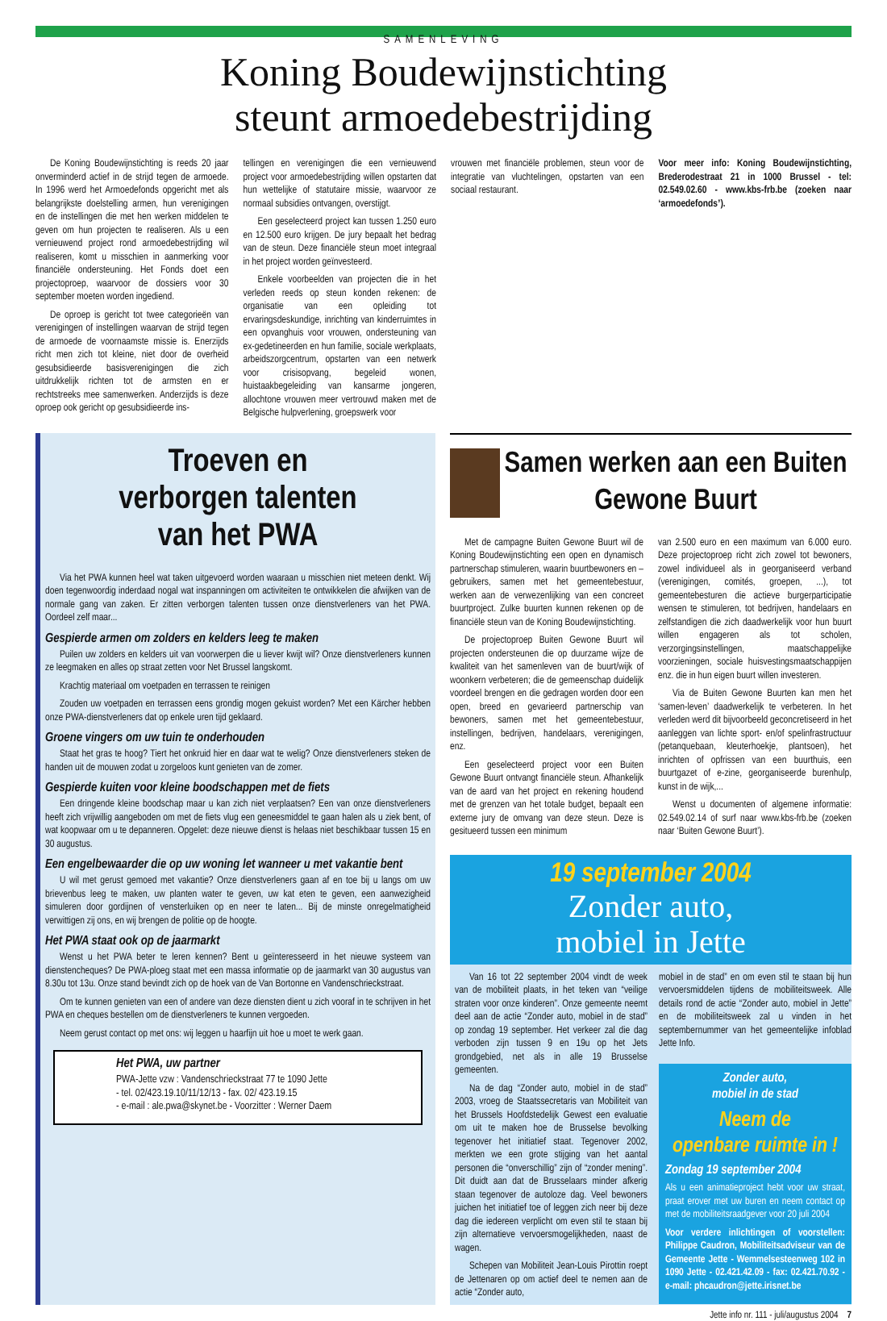SAMENLEVING
Koning Boudewijnstichting
steunt armoedebestrijding
De Koning Boudewijnstichting is reeds 20 jaar onverminderd actief in de strijd tegen de armoede. In 1996 werd het Armoedefonds opgericht met als belangrijkste doelstelling armen, hun verenigingen en de instellingen die met hen werken middelen te geven om hun projecten te realiseren. Als u een vernieuwend project rond armoedebestrijding wil realiseren, komt u misschien in aanmerking voor financiële ondersteuning. Het Fonds doet een projectoproep, waarvoor de dossiers voor 30 september moeten worden ingediend.
De oproep is gericht tot twee categorieën van verenigingen of instellingen waarvan de strijd tegen de armoede de voornaamste missie is. Enerzijds richt men zich tot kleine, niet door de overheid gesubsidieerde basisverenigingen die zich uitdrukkelijk richten tot de armsten en er rechtstreeks mee samenwerken. Anderzijds is deze oproep ook gericht op gesubsidieerde ins-
tellingen en verenigingen die een vernieuwend project voor armoedebestrijding willen opstarten dat hun wettelijke of statutaire missie, waarvoor ze normaal subsidies ontvangen, overstijgt.
Een geselecteerd project kan tussen 1.250 euro en 12.500 euro krijgen. De jury bepaalt het bedrag van de steun. Deze financiële steun moet integraal in het project worden geïnvesteerd.
Enkele voorbeelden van projecten die in het verleden reeds op steun konden rekenen: de organisatie van een opleiding tot ervaringsdeskundige, inrichting van kinderruimtes in een opvanghuis voor vrouwen, ondersteuning van ex-gedetineerden en hun familie, sociale werkplaats, arbeidszorgcentrum, opstarten van een netwerk voor crisisopvang, begeleid wonen, huistaakbegeleiding van kansarme jongeren, allochtone vrouwen meer vertrouwd maken met de Belgische hulpverlening, groepswerk voor
vrouwen met financiële problemen, steun voor de integratie van vluchtelingen, opstarten van een sociaal restaurant.
Voor meer info: Koning Boudewijnstichting, Brederodestraat 21 in 1000 Brussel - tel: 02.549.02.60 - www.kbs-frb.be (zoeken naar ‘armoedefondsʼ).
Troeven en
verborgen talenten
van het PWA
Via het PWA kunnen heel wat taken uitgevoerd worden waaraan u misschien niet meteen denkt. Wij doen tegenwoordig inderdaad nogal wat inspanningen om activiteiten te ontwikkelen die afwijken van de normale gang van zaken. Er zitten verborgen talenten tussen onze dienstverleners van het PWA. Oordeel zelf maar...
Gespierde armen om zolders en kelders leeg te maken
Puilen uw zolders en kelders uit van voorwerpen die u liever kwijt wil? Onze dienstverleners kunnen ze leegmaken en alles op straat zetten voor Net Brussel langskomt.
Krachtig materiaal om voetpaden en terrassen te reinigen
Zouden uw voetpaden en terrassen eens grondig mogen gekuist worden? Met een Kärcher hebben onze PWA-dienstverleners dat op enkele uren tijd geklaard.
Groene vingers om uw tuin te onderhouden
Staat het gras te hoog? Tiert het onkruid hier en daar wat te welig? Onze dienstverleners steken de handen uit de mouwen zodat u zorgeloos kunt genieten van de zomer.
Gespierde kuiten voor kleine boodschappen met de fiets
Een dringende kleine boodschap maar u kan zich niet verplaatsen? Een van onze dienstverleners heeft zich vrijwillig aangeboden om met de fiets vlug een geneesmiddel te gaan halen als u ziek bent, of wat koopwaar om u te depanneren. Opgelet: deze nieuwe dienst is helaas niet beschikbaar tussen 15 en 30 augustus.
Een engelbewaarder die op uw woning let wanneer u met vakantie bent
U wil met gerust gemoed met vakantie? Onze dienstverleners gaan af en toe bij u langs om uw brievenbus leeg te maken, uw planten water te geven, uw kat eten te geven, een aanwezigheid simuleren door gordijnen of vensterluiken op en neer te laten... Bij de minste onregelmatigheid verwittigen zij ons, en wij brengen de politie op de hoogte.
Het PWA staat ook op de jaarmarkt
Wenst u het PWA beter te leren kennen? Bent u geïnteresseerd in het nieuwe systeem van dienstencheques? De PWA-ploeg staat met een massa informatie op de jaarmarkt van 30 augustus van 8.30u tot 13u. Onze stand bevindt zich op de hoek van de Van Bortonne en Vandenschrieckstraat.
Om te kunnen genieten van een of andere van deze diensten dient u zich vooraf in te schrijven in het PWA en cheques bestellen om de dienstverleners te kunnen vergoeden.
Neem gerust contact op met ons: wij leggen u haarfijn uit hoe u moet te werk gaan.
Het PWA, uw partner
PWA-Jette vzw : Vandenschrieckstraat 77 te 1090 Jette
- tel. 02/423.19.10/11/12/13 - fax. 02/ 423.19.15
- e-mail : ale.pwa@skynet.be - Voorzitter : Werner Daem
Samen werken aan een Buiten Gewone Buurt
Met de campagne Buiten Gewone Buurt wil de Koning Boudewijnstichting een open en dynamisch partnerschap stimuleren, waarin buurtbewoners en –gebruikers, samen met het gemeentebestuur, werken aan de verwezenlijking van een concreet buurtproject. Zulke buurten kunnen rekenen op de financiële steun van de Koning Boudewijnstichting.
De projectoproep Buiten Gewone Buurt wil projecten ondersteunen die op duurzame wijze de kwaliteit van het samenleven van de buurt/wijk of woonkern verbeteren; die de gemeenschap duidelijk voordeel brengen en die gedragen worden door een open, breed en gevarieerd partnerschip van bewoners, samen met het gemeentebestuur, instellingen, bedrijven, handelaars, verenigingen, enz.
Een geselecteerd project voor een Buiten Gewone Buurt ontvangt financiële steun. Afhankelijk van de aard van het project en rekening houdend met de grenzen van het totale budget, bepaalt een externe jury de omvang van deze steun. Deze is gesitueerd tussen een minimum
van 2.500 euro en een maximum van 6.000 euro. Deze projectoproep richt zich zowel tot bewoners, zowel individueel als in georganiseerd verband (verenigingen, comités, groepen, ...), tot gemeentebesturen die actieve burgerparticipatie wensen te stimuleren, tot bedrijven, handelaars en zelfstandigen die zich daadwerkelijk voor hun buurt willen engageren als tot scholen, verzorgingsinstellingen, maatschappelijke voorzieningen, sociale huisvestingsmaatschappijen enz. die in hun eigen buurt willen investeren.
Via de Buiten Gewone Buurten kan men het ‘samen-leven’ daadwerkelijk te verbeteren. In het verleden werd dit bijvoorbeeld geconcretiseerd in het aanleggen van lichte sport- en/of spelinfrastructuur (petanquebaan, kleuterhoekje, plantsoen), het inrichten of opfrissen van een buurthuis, een buurtgazet of e-zine, georganiseerde burenhulp, kunst in de wijk,...
Wenst u documenten of algemene informatie: 02.549.02.14 of surf naar www.kbs-frb.be (zoeken naar ‘Buiten Gewone Buurt’).
19 september 2004
Zonder auto,
mobiel in Jette
Van 16 tot 22 september 2004 vindt de week van de mobiliteit plaats, in het teken van “veilige straten voor onze kinderen”. Onze gemeente neemt deel aan de actie “Zonder auto, mobiel in de stad” op zondag 19 september. Het verkeer zal die dag verboden zijn tussen 9 en 19u op het Jets grondgebied, net als in alle 19 Brusselse gemeenten.
Na de dag “Zonder auto, mobiel in de stad” 2003, vroeg de Staatssecretaris van Mobiliteit van het Brussels Hoofdstedelijk Gewest een evaluatie om uit te maken hoe de Brusselse bevolking tegenover het initiatief staat. Tegenover 2002, merkten we een grote stijging van het aantal personen die “onverschillig” zijn of “zonder mening”. Dit duidt aan dat de Brusselaars minder afkerig staan tegenover de autoloze dag. Veel bewoners juichen het initiatief toe of leggen zich neer bij deze dag die iedereen verplicht om even stil te staan bij zijn alternatieve vervoersmogelijkheden, naast de wagen.
Schepen van Mobiliteit Jean-Louis Pirottin roept de Jettenaren op om actief deel te nemen aan de actie “Zonder auto,
mobiel in de stad” en om even stil te staan bij hun vervoersmiddelen tijdens de mobiliteitsweek. Alle details rond de actie “Zonder auto, mobiel in Jette” en de mobiliteitsweek zal u vinden in het septembernummer van het gemeentelijke infoblad Jette Info.
Zonder auto,
mobiel in de stad
Neem de
openbare ruimte in !
Zondag 19 september 2004
Als u een animatieproject hebt voor uw straat, praat erover met uw buren en neem contact op met de mobiliteitsraadgever voor 20 juli 2004
Voor verdere inlichtingen of voorstellen: Philippe Caudron, Mobiliteitsadviseur van de Gemeente Jette - Wemmelsesteenweg 102 in 1090 Jette - 02.421.42.09 - fax: 02.421.70.92 -e-mail: phcaudron@jette.irisnet.be
Jette info nr. 111 - juli/augustus 2004 7